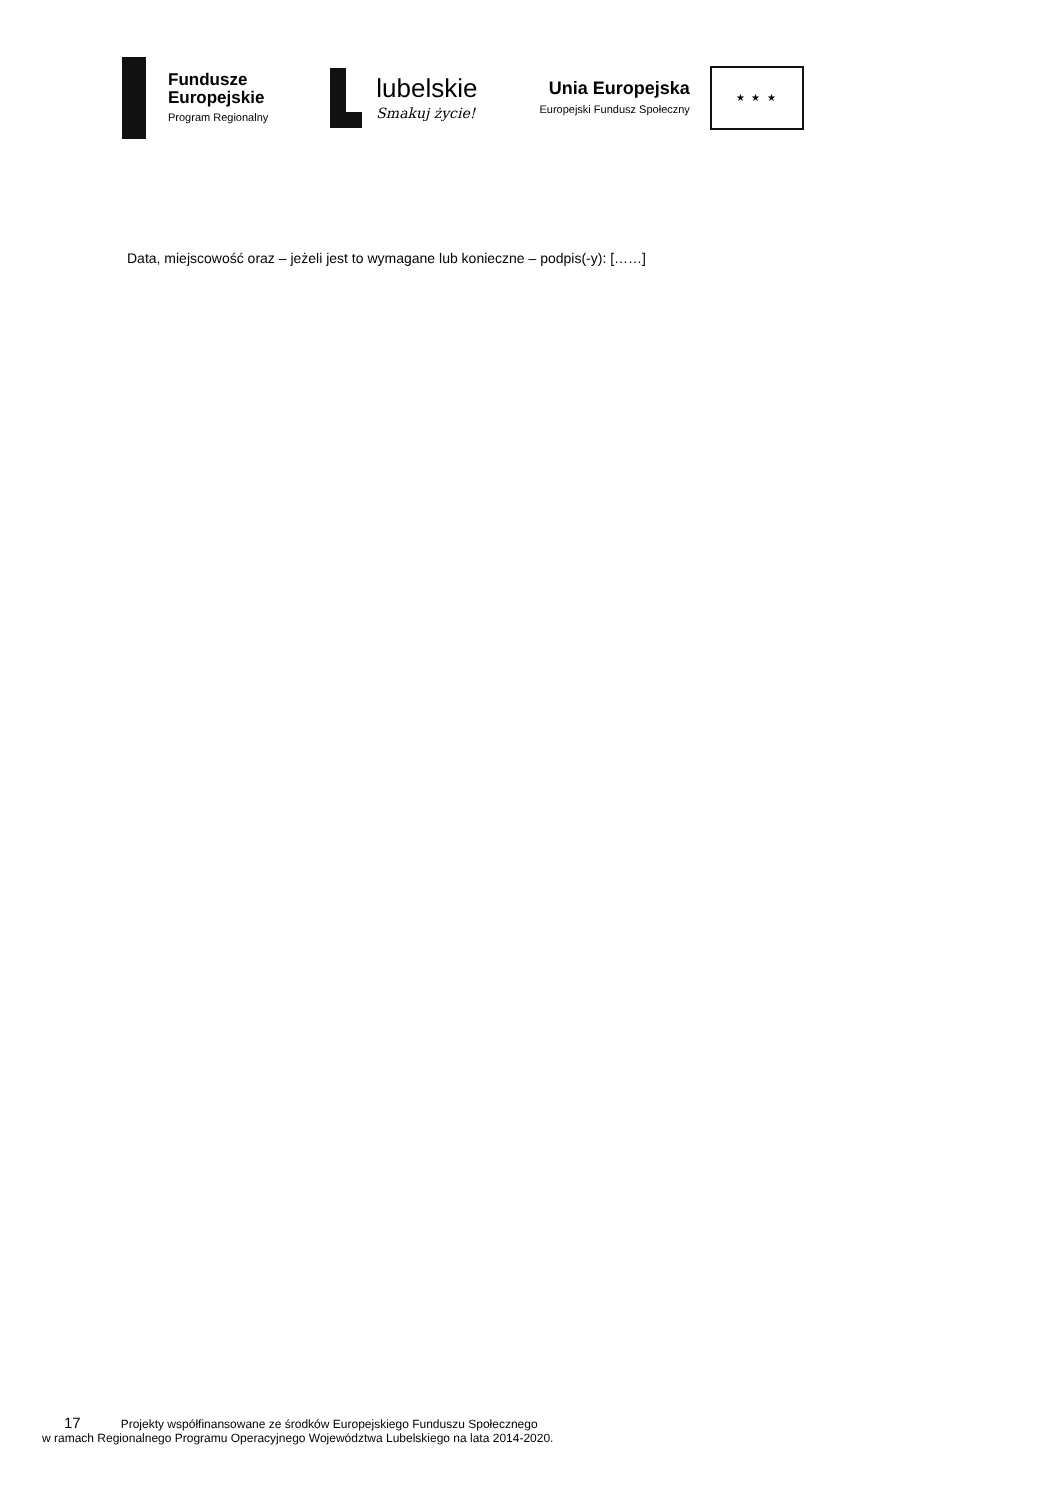Fundusze
Europejskie
Program Regionalny
lubelskie
Smakuj życie!
Unia Europejska
Europejski Fundusz Społeczny
★ ★ ★
Data, miejscowość oraz – jeżeli jest to wymagane lub konieczne – podpis(-y): [……]
17 Projekty współfinansowane ze środków Europejskiego Funduszu Społecznego
w ramach Regionalnego Programu Operacyjnego Województwa Lubelskiego na lata 2014-2020.